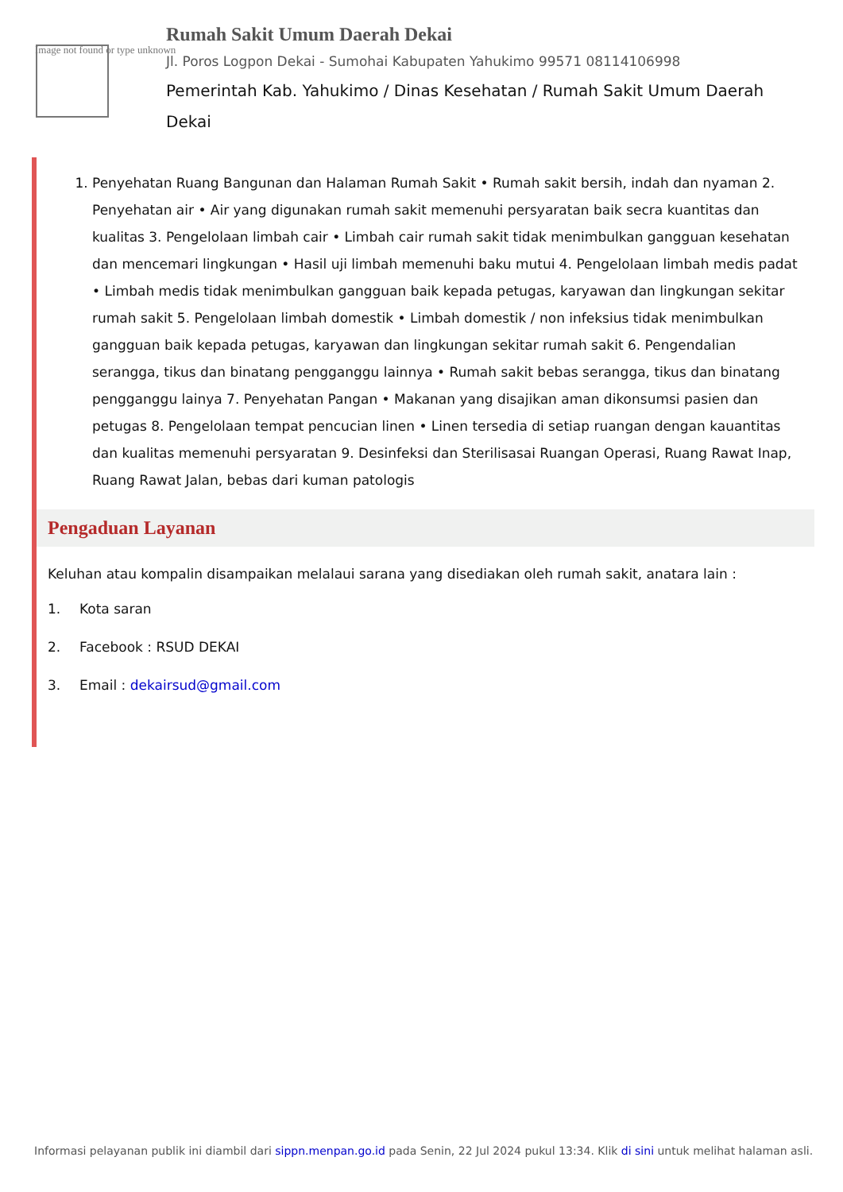Image not found or type unknown
Rumah Sakit Umum Daerah Dekai
Jl. Poros Logpon Dekai - Sumohai Kabupaten Yahukimo 99571 08114106998
Pemerintah Kab. Yahukimo / Dinas Kesehatan / Rumah Sakit Umum Daerah Dekai
1. Penyehatan Ruang Bangunan dan Halaman Rumah Sakit • Rumah sakit bersih, indah dan nyaman 2. Penyehatan air • Air yang digunakan rumah sakit memenuhi persyaratan baik secra kuantitas dan kualitas 3. Pengelolaan limbah cair • Limbah cair rumah sakit tidak menimbulkan gangguan kesehatan dan mencemari lingkungan • Hasil uji limbah memenuhi baku mutui 4. Pengelolaan limbah medis padat • Limbah medis tidak menimbulkan gangguan baik kepada petugas, karyawan dan lingkungan sekitar rumah sakit 5. Pengelolaan limbah domestik • Limbah domestik / non infeksius tidak menimbulkan gangguan baik kepada petugas, karyawan dan lingkungan sekitar rumah sakit 6. Pengendalian serangga, tikus dan binatang pengganggu lainnya • Rumah sakit bebas serangga, tikus dan binatang pengganggu lainya 7. Penyehatan Pangan • Makanan yang disajikan aman dikonsumsi pasien dan petugas 8. Pengelolaan tempat pencucian linen • Linen tersedia di setiap ruangan dengan kauantitas dan kualitas memenuhi persyaratan 9. Desinfeksi dan Sterilisasai Ruangan Operasi, Ruang Rawat Inap, Ruang Rawat Jalan, bebas dari kuman patologis
Pengaduan Layanan
Keluhan atau kompalin disampaikan melalaui sarana yang disediakan oleh rumah sakit, anatara lain :
1. Kota saran
2. Facebook : RSUD DEKAI
3. Email : dekairsud@gmail.com
Informasi pelayanan publik ini diambil dari sippn.menpan.go.id pada Senin, 22 Jul 2024 pukul 13:34. Klik di sini untuk melihat halaman asli.